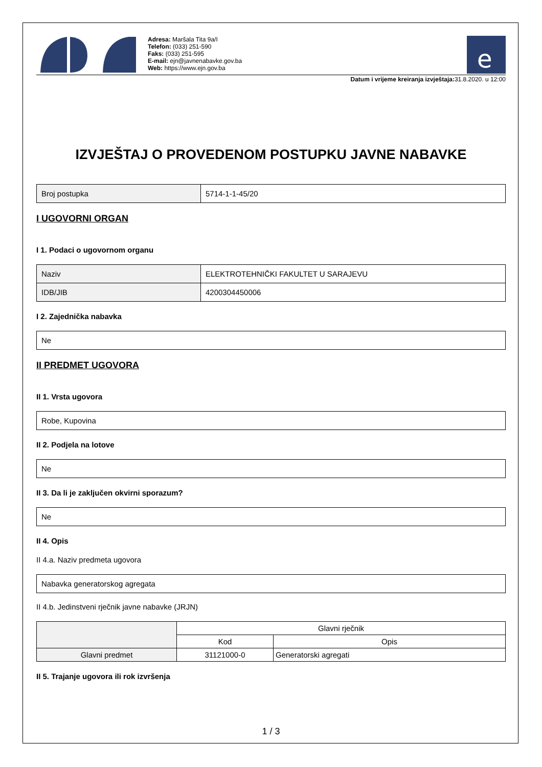Adresa: Maršala Tita 9a/I
Telefon: (033) 251-590
Faks: (033) 251-595
E-mail: ejn@javnenabavke.gov.ba
Web: https://www.ejn.gov.ba
e
Datum i vrijeme kreiranja izvještaja: 31.8.2020. u 12:00
IZVJEŠTAJ O PROVEDENOM POSTUPKU JAVNE NABAVKE
| Broj postupka | 5714-1-1-45/20 |
I UGOVORNI ORGAN
I 1. Podaci o ugovornom organu
| Naziv | ELEKTROTEHNIČKI FAKULTET U SARAJEVU |
| IDB/JIB | 4200304450006 |
I 2. Zajednička nabavka
| Ne |
II PREDMET UGOVORA
II 1. Vrsta ugovora
| Robe, Kupovina |
II 2. Podjela na lotove
| Ne |
II 3. Da li je zaključen okvirni sporazum?
| Ne |
II 4. Opis
II 4.a. Naziv predmeta ugovora
| Nabavka generatorskog agregata |
II 4.b. Jedinstveni rječnik javne nabavke (JRJN)
| | Glavni rječnik | |
| --- | --- | --- |
| | Kod | Opis |
| Glavni predmet | 31121000-0 | Generatorski agregati |
II 5. Trajanje ugovora ili rok izvršenja
1 / 3